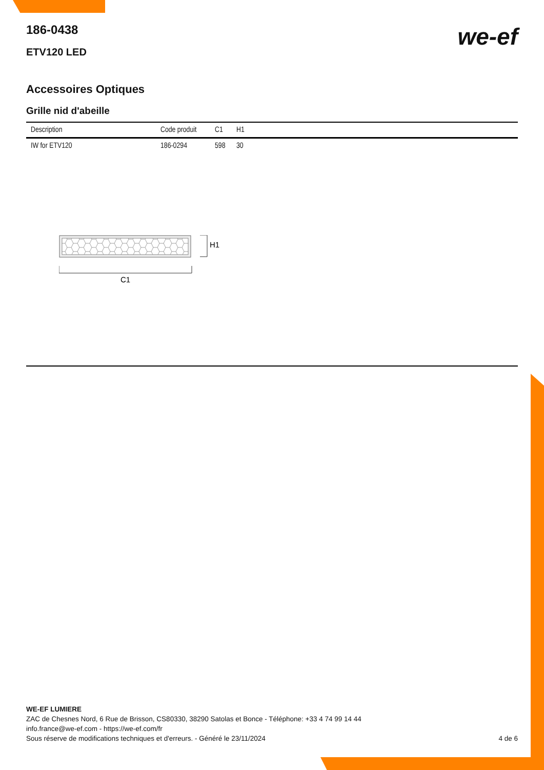186-0438
ETV120 LED
we-ef
Accessoires Optiques
Grille nid d'abeille
| Description | Code produit | C1 | H1 |
| --- | --- | --- | --- |
| IW for ETV120 | 186-0294 | 598 | 30 |
H1
C1
WE-EF LUMIERE
ZAC de Chesnes Nord, 6 Rue de Brisson, CS80330, 38290 Satolas et Bonce - Téléphone: +33 4 74 99 14 44
info.france@we-ef.com - https://we-ef.com/fr
Sous réserve de modifications techniques et d'erreurs. - Généré le 23/11/2024 4 de 6